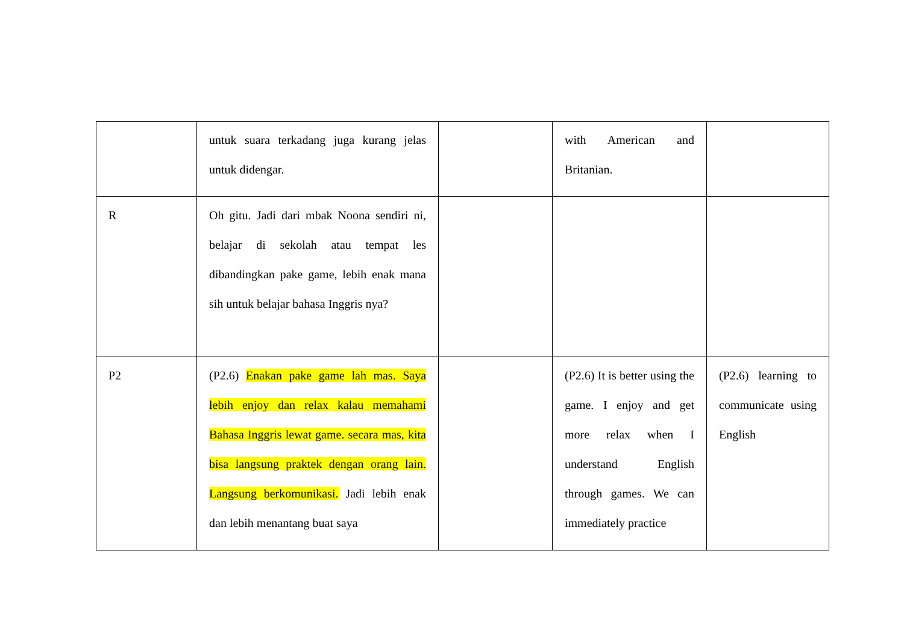| | untuk suara terkadang juga kurang jelas untuk didengar. | | with American and Britanian. | |
| R | Oh gitu. Jadi dari mbak Noona sendiri ni, belajar di sekolah atau tempat les dibandingkan pake game, lebih enak mana sih untuk belajar bahasa Inggris nya? | | | |
| P2 | (P2.6) Enakan pake game lah mas. Saya lebih enjoy dan relax kalau memahami Bahasa Inggris lewat game. secara mas, kita bisa langsung praktek dengan orang lain. Langsung berkomunikasi. Jadi lebih enak dan lebih menantang buat saya | | (P2.6) It is better using the game. I enjoy and get more relax when I understand English through games. We can immediately practice | (P2.6) learning to communicate using English |